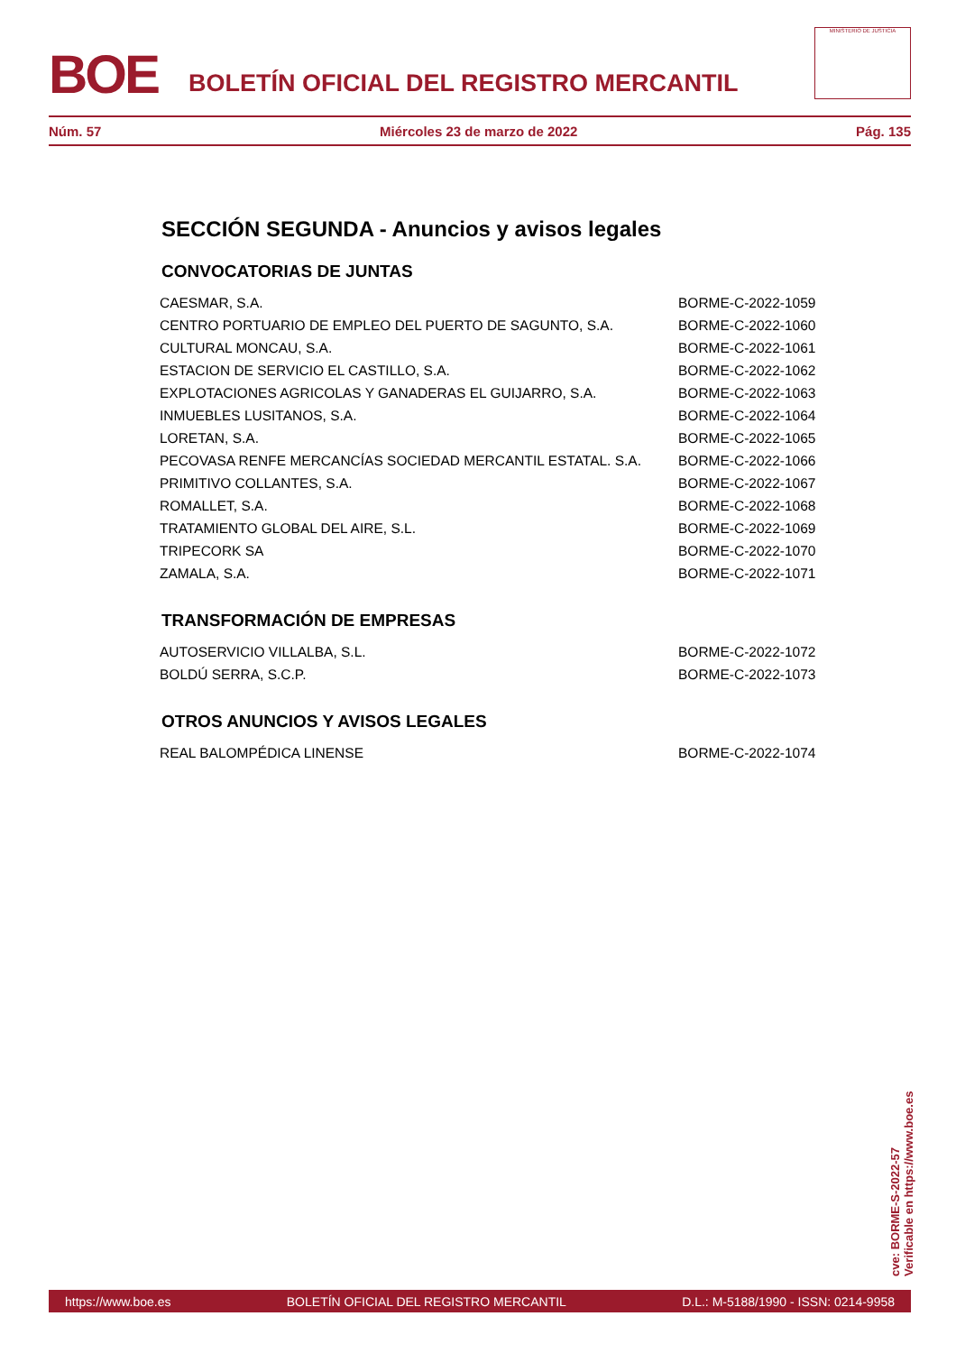BOE
BOLETÍN OFICIAL DEL REGISTRO MERCANTIL
MINISTERIO DE JUSTICIA
Núm. 57 Miércoles 23 de marzo de 2022 Pág. 135
SECCIÓN SEGUNDA - Anuncios y avisos legales
CONVOCATORIAS DE JUNTAS
| CAESMAR, S.A. | BORME-C-2022-1059 |
| CENTRO PORTUARIO DE EMPLEO DEL PUERTO DE SAGUNTO, S.A. | BORME-C-2022-1060 |
| CULTURAL MONCAU, S.A. | BORME-C-2022-1061 |
| ESTACION DE SERVICIO EL CASTILLO, S.A. | BORME-C-2022-1062 |
| EXPLOTACIONES AGRICOLAS Y GANADERAS EL GUIJARRO, S.A. | BORME-C-2022-1063 |
| INMUEBLES LUSITANOS, S.A. | BORME-C-2022-1064 |
| LORETAN, S.A. | BORME-C-2022-1065 |
| PECOVASA RENFE MERCANCÍAS SOCIEDAD MERCANTIL ESTATAL. S.A. | BORME-C-2022-1066 |
| PRIMITIVO COLLANTES, S.A. | BORME-C-2022-1067 |
| ROMALLET, S.A. | BORME-C-2022-1068 |
| TRATAMIENTO GLOBAL DEL AIRE, S.L. | BORME-C-2022-1069 |
| TRIPECORK SA | BORME-C-2022-1070 |
| ZAMALA, S.A. | BORME-C-2022-1071 |
TRANSFORMACIÓN DE EMPRESAS
| AUTOSERVICIO VILLALBA, S.L. | BORME-C-2022-1072 |
| BOLDÚ SERRA, S.C.P. | BORME-C-2022-1073 |
OTROS ANUNCIOS Y AVISOS LEGALES
| REAL BALOMPÉDICA LINENSE | BORME-C-2022-1074 |
cve: BORME-S-2022-57
Verificable en https://www.boe.es
https://www.boe.es BOLETÍN OFICIAL DEL REGISTRO MERCANTIL D.L.: M-5188/1990 - ISSN: 0214-9958